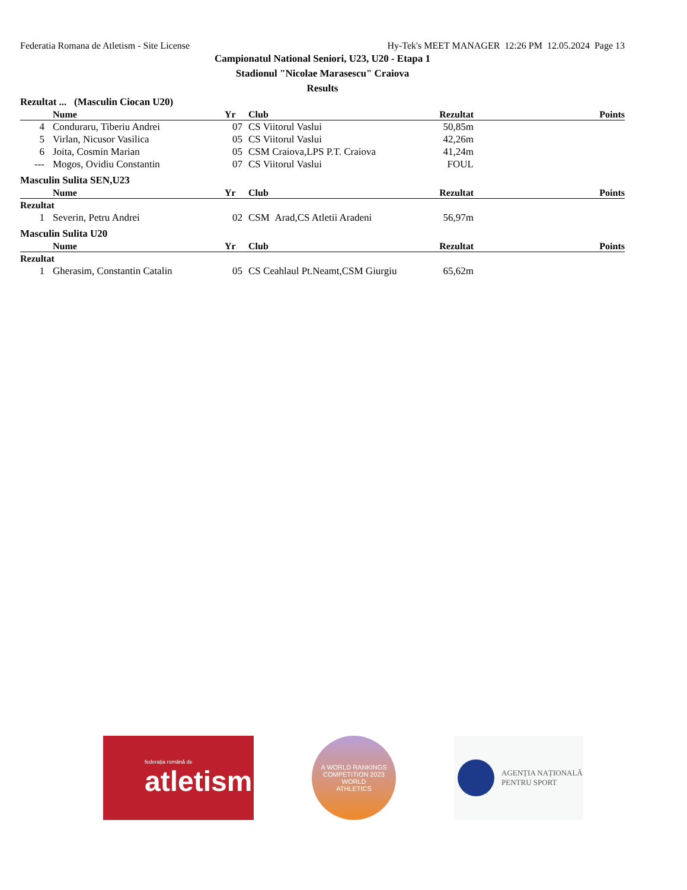Federatia Romana de Atletism - Site License Hy-Tek's MEET MANAGER 12:26 PM 12.05.2024 Page 13
Campionatul National Seniori, U23, U20 - Etapa 1
Stadionul "Nicolae Marasescu" Craiova
Results
Rezultat ... (Masculin Ciocan U20)
| | Nume | Yr | Club | Rezultat | Points |
| --- | --- | --- | --- | --- | --- |
| 4 | Conduraru, Tiberiu Andrei | 07 | CS Viitorul Vaslui | 50,85m | |
| 5 | Virlan, Nicusor Vasilica | 05 | CS Viitorul Vaslui | 42,26m | |
| 6 | Joita, Cosmin Marian | 05 | CSM Craiova,LPS P.T. Craiova | 41,24m | |
| --- | Mogos, Ovidiu Constantin | 07 | CS Viitorul Vaslui | FOUL | |
Masculin Sulita SEN,U23
| | Nume | Yr | Club | Rezultat | Points |
| --- | --- | --- | --- | --- | --- |
| Rezultat | | | | | |
| 1 | Severin, Petru Andrei | 02 | CSM Arad,CS Atletii Aradeni | 56,97m | |
Masculin Sulita U20
| | Nume | Yr | Club | Rezultat | Points |
| --- | --- | --- | --- | --- | --- |
| Rezultat | | | | | |
| 1 | Gherasim, Constantin Catalin | 05 | CS Ceahlaul Pt.Neamt,CSM Giurgiu | 65,62m | |
federația română de
atletism
A WORLD RANKINGS COMPETITION 2023
WORLD
ATHLETICS
AGENȚIA NAȚIONALĂ
PENTRU SPORT